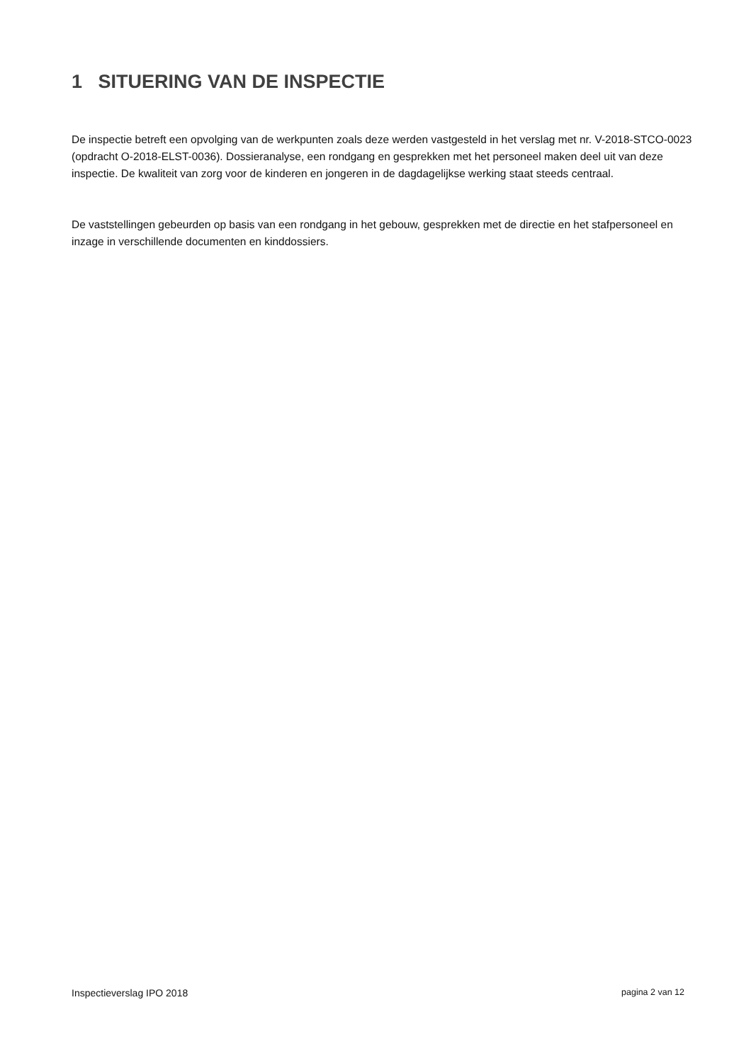1 SITUERING VAN DE INSPECTIE
De inspectie betreft een opvolging van de werkpunten zoals deze werden vastgesteld in het verslag met nr. V-2018-STCO-0023 (opdracht O-2018-ELST-0036). Dossieranalyse, een rondgang en gesprekken met het personeel maken deel uit van deze inspectie. De kwaliteit van zorg voor de kinderen en jongeren in de dagdagelijkse werking staat steeds centraal.
De vaststellingen gebeurden op basis van een rondgang in het gebouw, gesprekken met de directie en het stafpersoneel en inzage in verschillende documenten en kinddossiers.
Inspectieverslag IPO 2018 pagina 2 van 12